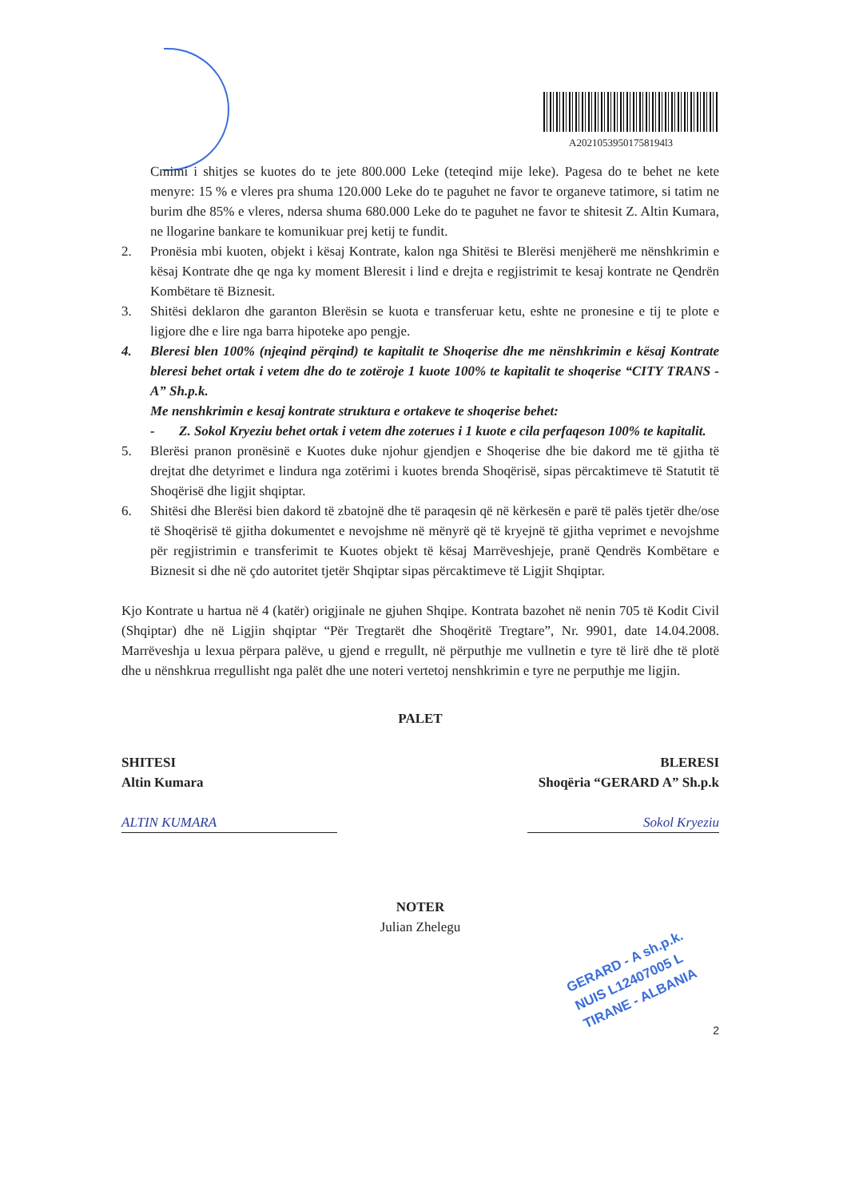A20210539501758194l3
Cmimi i shitjes se kuotes do te jete 800.000 Leke (teteqind mije leke). Pagesa do te behet ne kete menyre: 15 % e vleres pra shuma 120.000 Leke do te paguhet ne favor te organeve tatimore, si tatim ne burim dhe 85% e vleres, ndersa shuma 680.000 Leke do te paguhet ne favor te shitesit Z. Altin Kumara, ne llogarine bankare te komunikuar prej ketij te fundit.
2. Pronësia mbi kuoten, objekt i kësaj Kontrate, kalon nga Shitësi te Blerësi menjëherë me nënshkrimin e kësaj Kontrate dhe qe nga ky moment Bleresit i lind e drejta e regjistrimit te kesaj kontrate ne Qendrën Kombëtare të Biznesit.
3. Shitësi deklaron dhe garanton Blerësin se kuota e transferuar ketu, eshte ne pronesine e tij te plote e ligjore dhe e lire nga barra hipoteke apo pengje.
4. Bleresi blen 100% (njeqind përqind) te kapitalit te Shoqerise dhe me nënshkrimin e kësaj Kontrate bleresi behet ortak i vetem dhe do te zotëroje 1 kuote 100% te kapitalit te shoqerise “CITY TRANS - A” Sh.p.k.
Me nenshkrimin e kesaj kontrate struktura e ortakeve te shoqerise behet:
- Z. Sokol Kryeziu behet ortak i vetem dhe zoterues i 1 kuote e cila perfaqeson 100% te kapitalit.
5. Blerësi pranon pronësinë e Kuotes duke njohur gjendjen e Shoqerise dhe bie dakord me të gjitha të drejtat dhe detyrimet e lindura nga zotërimi i kuotes brenda Shoqërisë, sipas përcaktimeve të Statutit të Shoqërisë dhe ligjit shqiptar.
6. Shitësi dhe Blerësi bien dakord të zbatojnë dhe të paraqesin që në kërkesën e parë të palës tjetër dhe/ose të Shoqërisë të gjitha dokumentet e nevojshme në mënyrë që të kryejnë të gjitha veprimet e nevojshme për regjistrimin e transferimit te Kuotes objekt të kësaj Marrëveshjeje, pranë Qendrës Kombëtare e Biznesit si dhe në çdo autoritet tjetër Shqiptar sipas përcaktimeve të Ligjit Shqiptar.
Kjo Kontrate u hartua në 4 (katër) origjinale ne gjuhen Shqipe. Kontrata bazohet në nenin 705 të Kodit Civil (Shqiptar) dhe në Ligjin shqiptar “Për Tregtarët dhe Shoqëritë Tregtare”, Nr. 9901, date 14.04.2008. Marrëveshja u lexua përpara palëve, u gjend e rregullt, në përputhje me vullnetin e tyre të lirë dhe të plotë dhe u nënshkrua rregullisht nga palët dhe une noteri vertetoj nenshkrimin e tyre ne perputhje me ligjin.
PALET
SHITESI
Altin Kumara
ALTIN KUMARA
BLERESI
Shoqëria “GERARD A” Sh.p.k
Sokol Kryeziu
NOTER
Julian Zhelegu
GERARD - A sh.p.k.
NUIS L12407005 L
TIRANE - ALBANIA
2